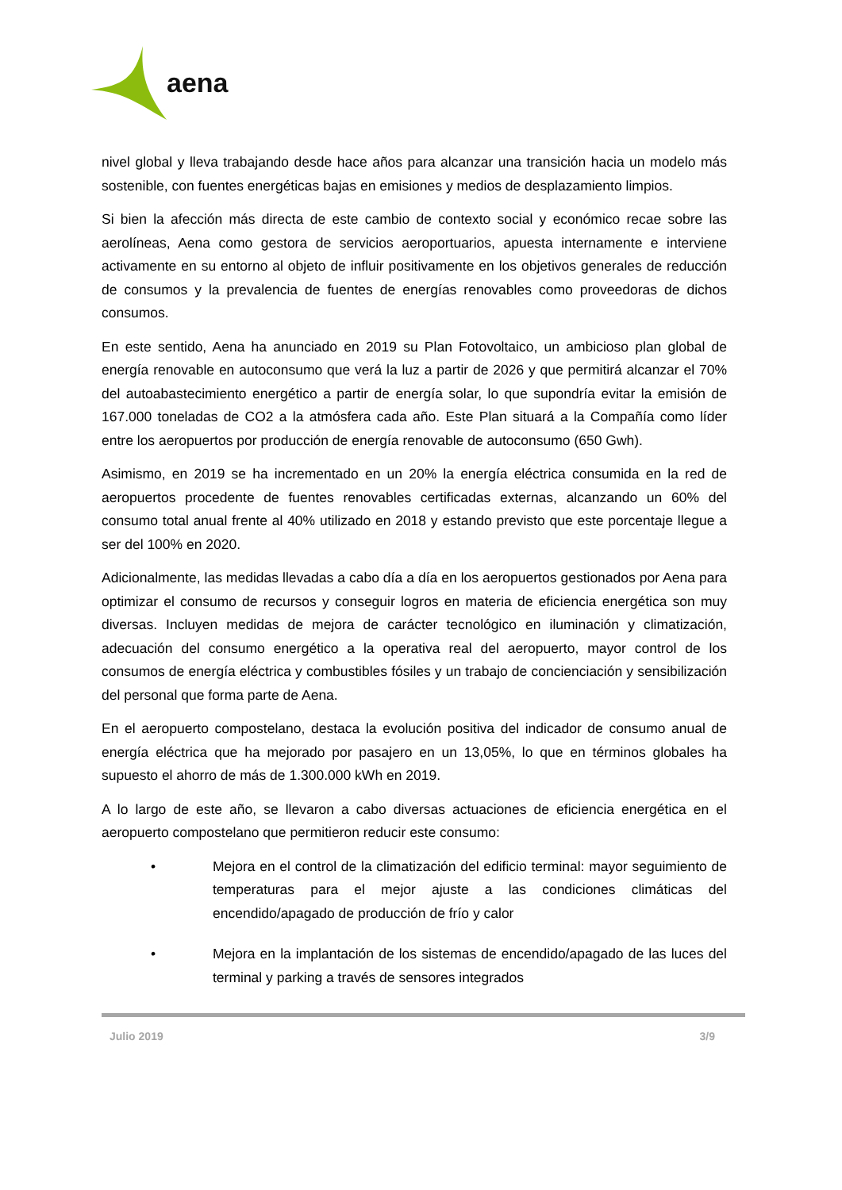aena
nivel global y lleva trabajando desde hace años para alcanzar una transición hacia un modelo más sostenible, con fuentes energéticas bajas en emisiones y medios de desplazamiento limpios.
Si bien la afección más directa de este cambio de contexto social y económico recae sobre las aerolíneas, Aena como gestora de servicios aeroportuarios, apuesta internamente e interviene activamente en su entorno al objeto de influir positivamente en los objetivos generales de reducción de consumos y la prevalencia de fuentes de energías renovables como proveedoras de dichos consumos.
En este sentido, Aena ha anunciado en 2019 su Plan Fotovoltaico, un ambicioso plan global de energía renovable en autoconsumo que verá la luz a partir de 2026 y que permitirá alcanzar el 70% del autoabastecimiento energético a partir de energía solar, lo que supondría evitar la emisión de 167.000 toneladas de CO2 a la atmósfera cada año. Este Plan situará a la Compañía como líder entre los aeropuertos por producción de energía renovable de autoconsumo (650 Gwh).
Asimismo, en 2019 se ha incrementado en un 20% la energía eléctrica consumida en la red de aeropuertos procedente de fuentes renovables certificadas externas, alcanzando un 60% del consumo total anual frente al 40% utilizado en 2018 y estando previsto que este porcentaje llegue a ser del 100% en 2020.
Adicionalmente, las medidas llevadas a cabo día a día en los aeropuertos gestionados por Aena para optimizar el consumo de recursos y conseguir logros en materia de eficiencia energética son muy diversas. Incluyen medidas de mejora de carácter tecnológico en iluminación y climatización, adecuación del consumo energético a la operativa real del aeropuerto, mayor control de los consumos de energía eléctrica y combustibles fósiles y un trabajo de concienciación y sensibilización del personal que forma parte de Aena.
En el aeropuerto compostelano, destaca la evolución positiva del indicador de consumo anual de energía eléctrica que ha mejorado por pasajero en un 13,05%, lo que en términos globales ha supuesto el ahorro de más de 1.300.000 kWh en 2019.
A lo largo de este año, se llevaron a cabo diversas actuaciones de eficiencia energética en el aeropuerto compostelano que permitieron reducir este consumo:
• Mejora en el control de la climatización del edificio terminal: mayor seguimiento de temperaturas para el mejor ajuste a las condiciones climáticas del encendido/apagado de producción de frío y calor
• Mejora en la implantación de los sistemas de encendido/apagado de las luces del terminal y parking a través de sensores integrados
Julio 2019 3/9